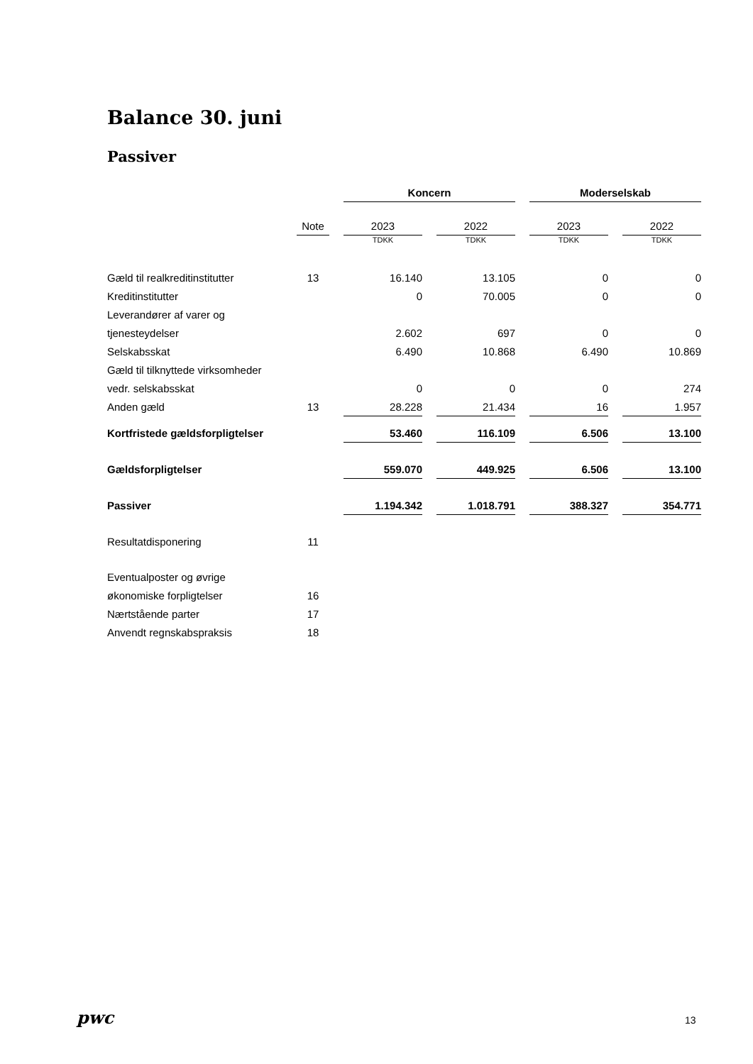Balance 30. juni
Passiver
| | | | Koncern | | | | Moderselskab | | |
| --- | --- | --- | --- | --- | --- | --- | --- | --- | --- |
| | Note | | 2023 | | 2022 | | 2023 | | 2022 |
| | | | TDKK | | TDKK | | TDKK | | TDKK |
| Gæld til realkreditinstitutter | 13 | | 16.140 | | 13.105 | | 0 | | 0 |
| Kreditinstitutter | | | 0 | | 70.005 | | 0 | | 0 |
| Leverandører af varer og | | | | | | | | | |
| tjenesteydelser | | | 2.602 | | 697 | | 0 | | 0 |
| Selskabsskat | | | 6.490 | | 10.868 | | 6.490 | | 10.869 |
| Gæld til tilknyttede virksomheder | | | | | | | | | |
| vedr. selskabsskat | | | 0 | | 0 | | 0 | | 274 |
| Anden gæld | 13 | | 28.228 | | 21.434 | | 16 | | 1.957 |
| Kortfristede gældsforpligtelser | | | 53.460 | | 116.109 | | 6.506 | | 13.100 |
| Gældsforpligtelser | | | 559.070 | | 449.925 | | 6.506 | | 13.100 |
| Passiver | | | 1.194.342 | | 1.018.791 | | 388.327 | | 354.771 |
| Resultatdisponering | 11 | | | | | | | | |
| Eventualposter og øvrige | | | | | | | | | |
| økonomiske forpligtelser | 16 | | | | | | | | |
| Nærtstående parter | 17 | | | | | | | | |
| Anvendt regnskabspraksis | 18 | | | | | | | | |
pwc 13